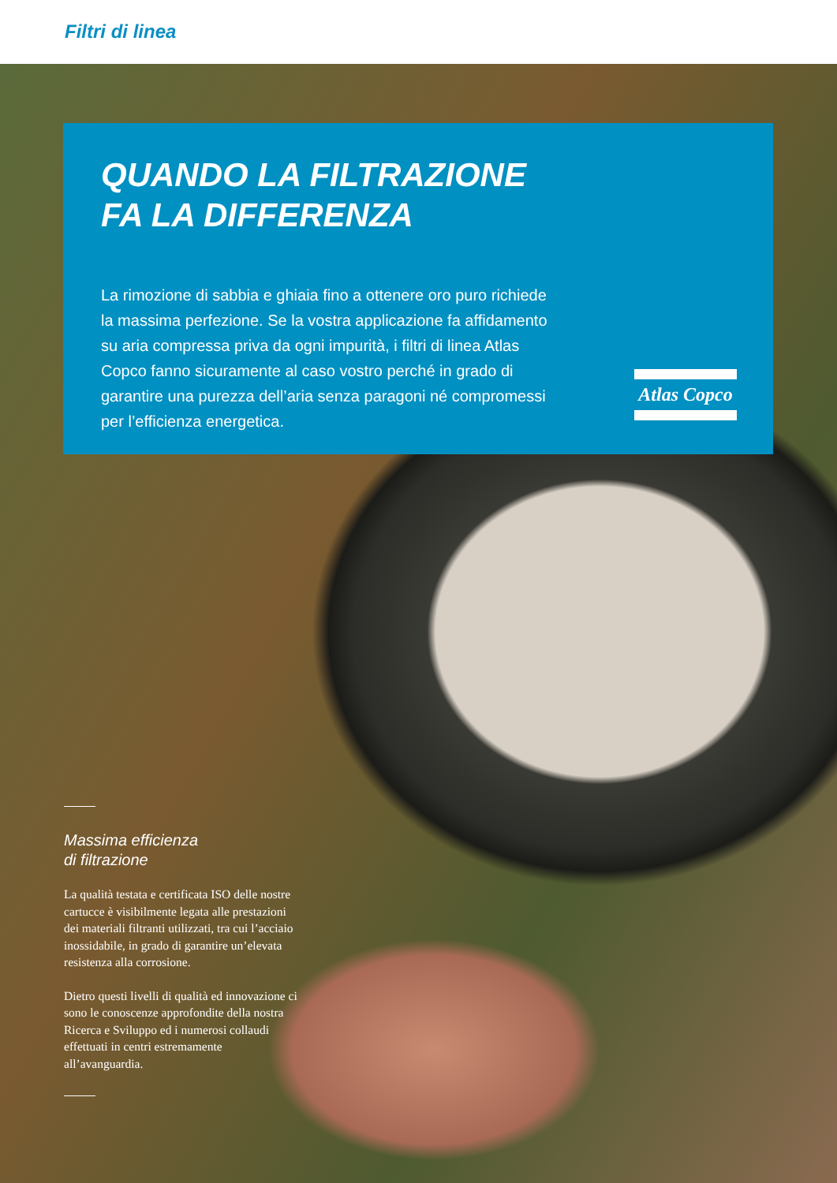Filtri di linea
QUANDO LA FILTRAZIONE
FA LA DIFFERENZA
La rimozione di sabbia e ghiaia fino a ottenere oro puro richiede la massima perfezione. Se la vostra applicazione fa affidamento su aria compressa priva da ogni impurità, i filtri di linea Atlas Copco fanno sicuramente al caso vostro perché in grado di garantire una purezza dell’aria senza paragoni né compromessi per l’efficienza energetica.
Atlas Copco
Massima efficienza
di filtrazione
La qualità testata e certificata ISO delle nostre cartucce è visibilmente legata alle prestazioni dei materiali filtranti utilizzati, tra cui l’acciaio inossidabile, in grado di garantire un’elevata resistenza alla corrosione.
Dietro questi livelli di qualità ed innovazione ci sono le conoscenze approfondite della nostra Ricerca e Sviluppo ed i numerosi collaudi effettuati in centri estremamente all’avanguardia.